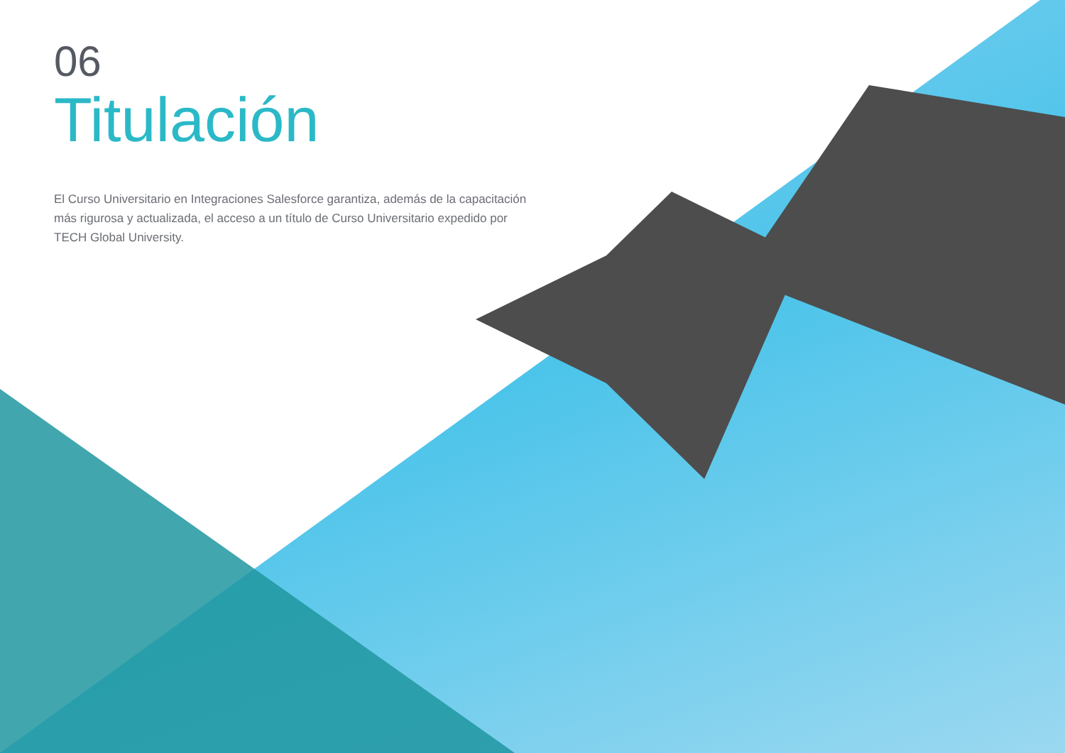06
Titulación
El Curso Universitario en Integraciones Salesforce garantiza, además de la capacitación más rigurosa y actualizada, el acceso a un título de Curso Universitario expedido por TECH Global University.